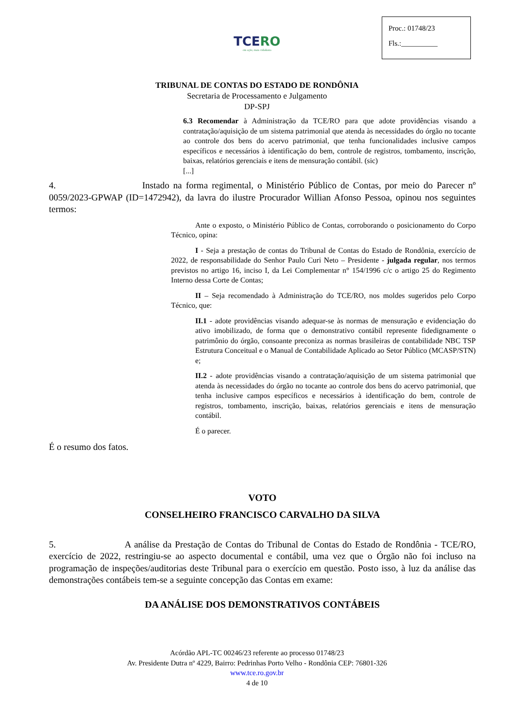Proc.: 01748/23
Fls.:__________
TCERO
em ação, mais cidadania
TRIBUNAL DE CONTAS DO ESTADO DE RONDÔNIA
Secretaria de Processamento e Julgamento
DP-SPJ
6.3 Recomendar à Administração da TCE/RO para que adote providências visando a contratação/aquisição de um sistema patrimonial que atenda às necessidades do órgão no tocante ao controle dos bens do acervo patrimonial, que tenha funcionalidades inclusive campos específicos e necessários à identificação do bem, controle de registros, tombamento, inscrição, baixas, relatórios gerenciais e itens de mensuração contábil. (sic)
[...]
4. Instado na forma regimental, o Ministério Público de Contas, por meio do Parecer nº 0059/2023-GPWAP (ID=1472942), da lavra do ilustre Procurador Willian Afonso Pessoa, opinou nos seguintes termos:
Ante o exposto, o Ministério Público de Contas, corroborando o posicionamento do Corpo Técnico, opina:
I - Seja a prestação de contas do Tribunal de Contas do Estado de Rondônia, exercício de 2022, de responsabilidade do Senhor Paulo Curi Neto – Presidente - julgada regular, nos termos previstos no artigo 16, inciso I, da Lei Complementar n° 154/1996 c/c o artigo 25 do Regimento Interno dessa Corte de Contas;
II – Seja recomendado à Administração do TCE/RO, nos moldes sugeridos pelo Corpo Técnico, que:
II.1 - adote providências visando adequar-se às normas de mensuração e evidenciação do ativo imobilizado, de forma que o demonstrativo contábil represente fidedignamente o patrimônio do órgão, consoante preconiza as normas brasileiras de contabilidade NBC TSP Estrutura Conceitual e o Manual de Contabilidade Aplicado ao Setor Público (MCASP/STN) e;
II.2 - adote providências visando a contratação/aquisição de um sistema patrimonial que atenda às necessidades do órgão no tocante ao controle dos bens do acervo patrimonial, que tenha inclusive campos específicos e necessários à identificação do bem, controle de registros, tombamento, inscrição, baixas, relatórios gerenciais e itens de mensuração contábil.
É o parecer.
É o resumo dos fatos.
VOTO
CONSELHEIRO FRANCISCO CARVALHO DA SILVA
5. A análise da Prestação de Contas do Tribunal de Contas do Estado de Rondônia - TCE/RO, exercício de 2022, restringiu-se ao aspecto documental e contábil, uma vez que o Órgão não foi incluso na programação de inspeções/auditorias deste Tribunal para o exercício em questão. Posto isso, à luz da análise das demonstrações contábeis tem-se a seguinte concepção das Contas em exame:
DA ANÁLISE DOS DEMONSTRATIVOS CONTÁBEIS
Acórdão APL-TC 00246/23 referente ao processo 01748/23
Av. Presidente Dutra nº 4229, Bairro: Pedrinhas Porto Velho - Rondônia CEP: 76801-326
www.tce.ro.gov.br
4 de 10